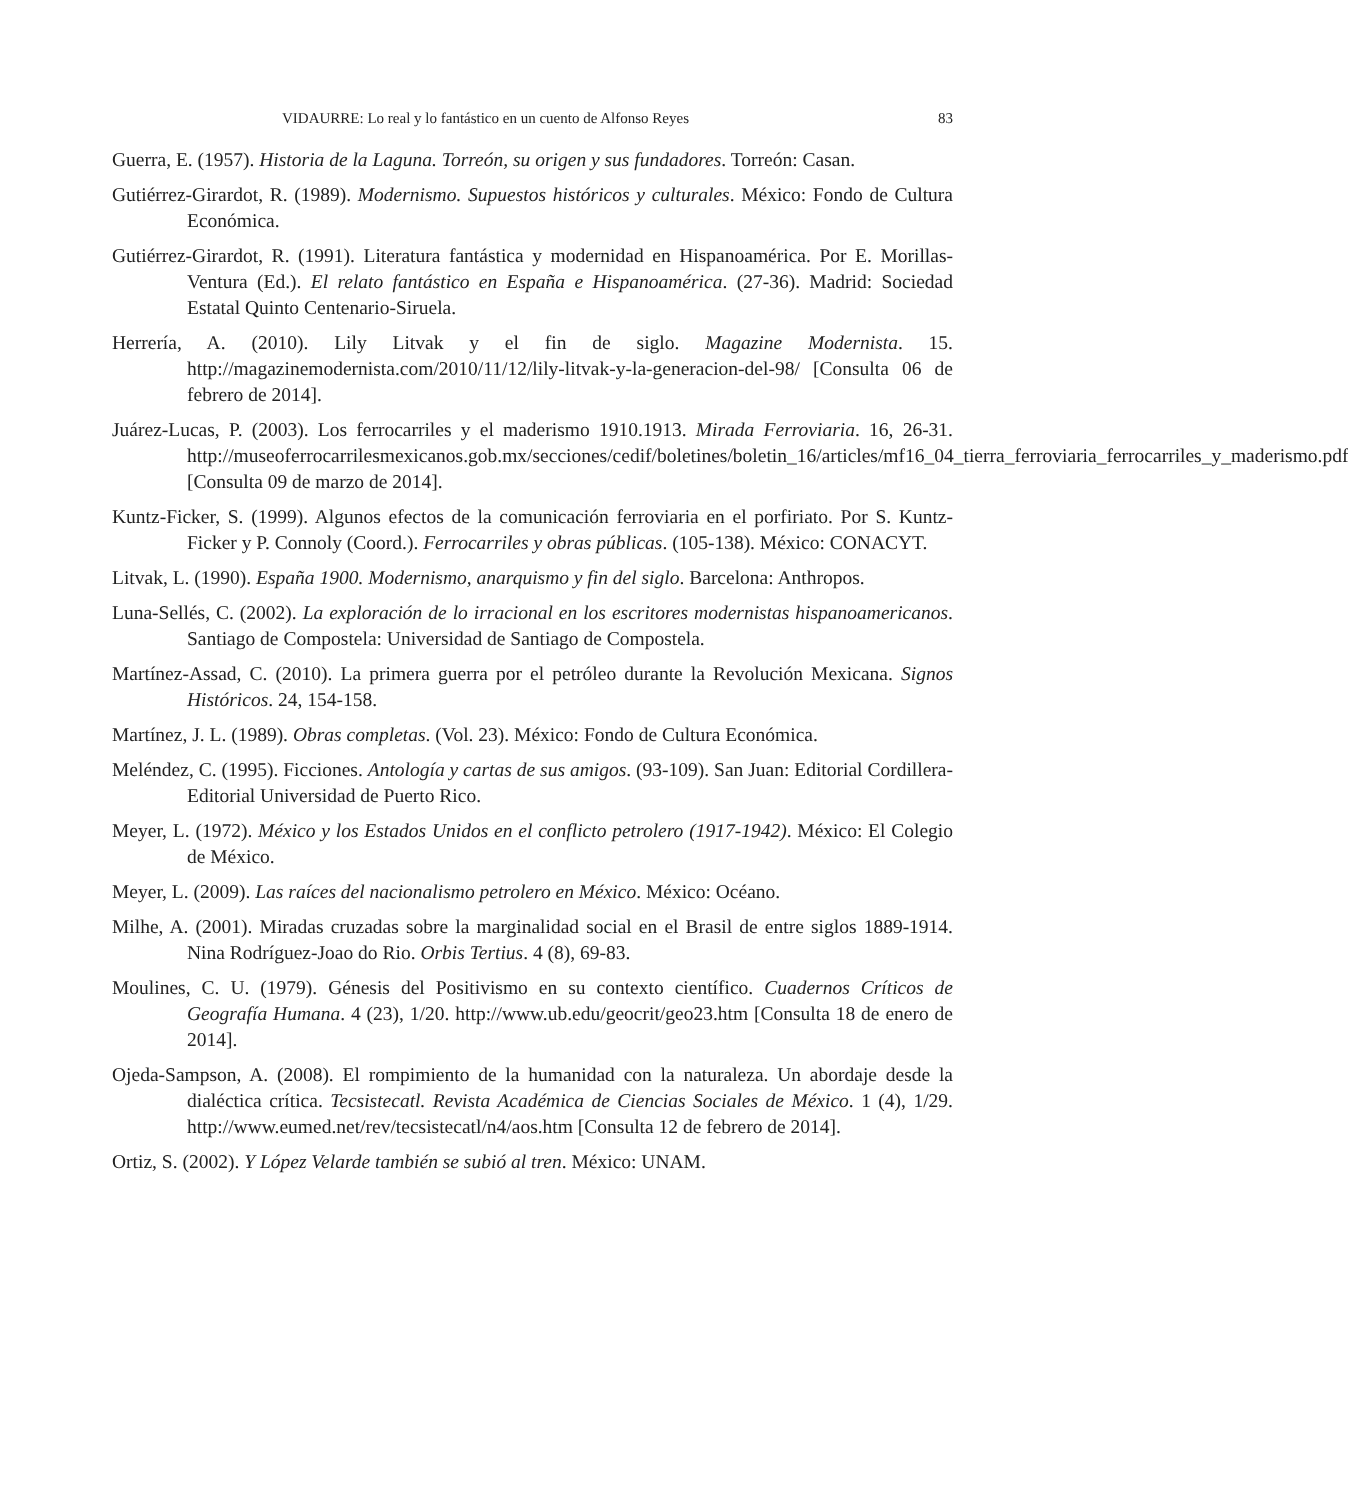VIDAURRE: Lo real y lo fantástico en un cuento de Alfonso Reyes 83
Guerra, E. (1957). Historia de la Laguna. Torreón, su origen y sus fundadores. Torreón: Casan.
Gutiérrez-Girardot, R. (1989). Modernismo. Supuestos históricos y culturales. México: Fondo de Cultura Económica.
Gutiérrez-Girardot, R. (1991). Literatura fantástica y modernidad en Hispanoamérica. Por E. Morillas-Ventura (Ed.). El relato fantástico en España e Hispanoamérica. (27-36). Madrid: Sociedad Estatal Quinto Centenario-Siruela.
Herrería, A. (2010). Lily Litvak y el fin de siglo. Magazine Modernista. 15. http://magazinemodernista.com/2010/11/12/lily-litvak-y-la-generacion-del-98/ [Consulta 06 de febrero de 2014].
Juárez-Lucas, P. (2003). Los ferrocarriles y el maderismo 1910.1913. Mirada Ferroviaria. 16, 26-31. http://museoferrocarrilesmexicanos.gob.mx/secciones/cedif/boletines/boletin_16/articles/mf16_04_tierra_ferroviaria_ferrocarriles_y_maderismo.pdf [Consulta 09 de marzo de 2014].
Kuntz-Ficker, S. (1999). Algunos efectos de la comunicación ferroviaria en el porfiriato. Por S. Kuntz-Ficker y P. Connoly (Coord.). Ferrocarriles y obras públicas. (105-138). México: CONACYT.
Litvak, L. (1990). España 1900. Modernismo, anarquismo y fin del siglo. Barcelona: Anthropos.
Luna-Sellés, C. (2002). La exploración de lo irracional en los escritores modernistas hispanoamericanos. Santiago de Compostela: Universidad de Santiago de Compostela.
Martínez-Assad, C. (2010). La primera guerra por el petróleo durante la Revolución Mexicana. Signos Históricos. 24, 154-158.
Martínez, J. L. (1989). Obras completas. (Vol. 23). México: Fondo de Cultura Económica.
Meléndez, C. (1995). Ficciones. Antología y cartas de sus amigos. (93-109). San Juan: Editorial Cordillera-Editorial Universidad de Puerto Rico.
Meyer, L. (1972). México y los Estados Unidos en el conflicto petrolero (1917-1942). México: El Colegio de México.
Meyer, L. (2009). Las raíces del nacionalismo petrolero en México. México: Océano.
Milhe, A. (2001). Miradas cruzadas sobre la marginalidad social en el Brasil de entre siglos 1889-1914. Nina Rodríguez-Joao do Rio. Orbis Tertius. 4 (8), 69-83.
Moulines, C. U. (1979). Génesis del Positivismo en su contexto científico. Cuadernos Críticos de Geografía Humana. 4 (23), 1/20. http://www.ub.edu/geocrit/geo23.htm [Consulta 18 de enero de 2014].
Ojeda-Sampson, A. (2008). El rompimiento de la humanidad con la naturaleza. Un abordaje desde la dialéctica crítica. Tecsistecatl. Revista Académica de Ciencias Sociales de México. 1 (4), 1/29. http://www.eumed.net/rev/tecsistecatl/n4/aos.htm [Consulta 12 de febrero de 2014].
Ortiz, S. (2002). Y López Velarde también se subió al tren. México: UNAM.